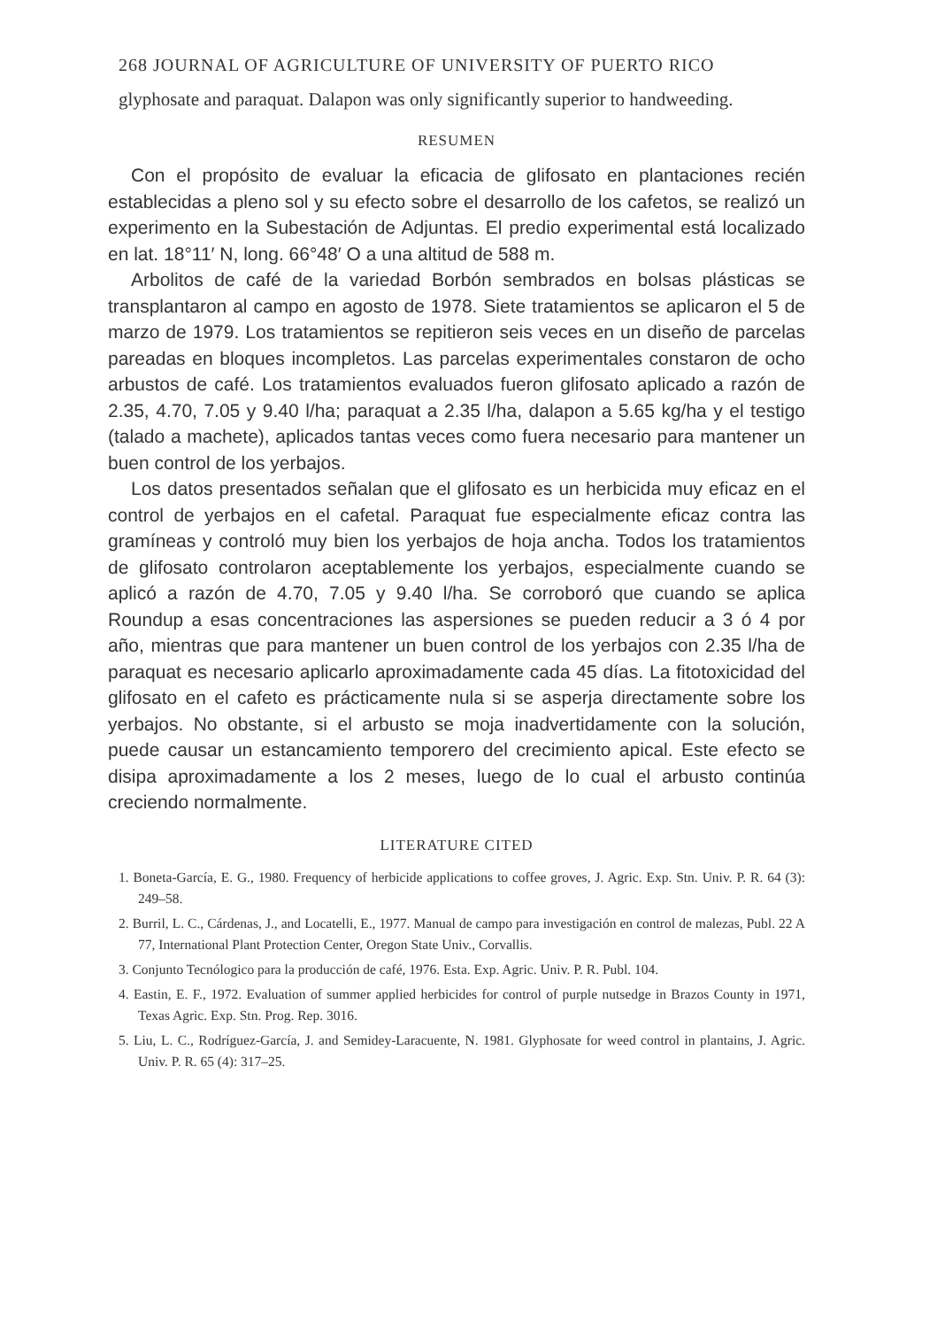268 JOURNAL OF AGRICULTURE OF UNIVERSITY OF PUERTO RICO
glyphosate and paraquat. Dalapon was only significantly superior to handweeding.
RESUMEN
Con el propósito de evaluar la eficacia de glifosato en plantaciones recién establecidas a pleno sol y su efecto sobre el desarrollo de los cafetos, se realizó un experimento en la Subestación de Adjuntas. El predio experimental está localizado en lat. 18°11′ N, long. 66°48′ O a una altitud de 588 m.
Arbolitos de café de la variedad Borbón sembrados en bolsas plásticas se transplantaron al campo en agosto de 1978. Siete tratamientos se aplicaron el 5 de marzo de 1979. Los tratamientos se repitieron seis veces en un diseño de parcelas pareadas en bloques incompletos. Las parcelas experimentales constaron de ocho arbustos de café. Los tratamientos evaluados fueron glifosato aplicado a razón de 2.35, 4.70, 7.05 y 9.40 l/ha; paraquat a 2.35 l/ha, dalapon a 5.65 kg/ha y el testigo (talado a machete), aplicados tantas veces como fuera necesario para mantener un buen control de los yerbajos.
Los datos presentados señalan que el glifosato es un herbicida muy eficaz en el control de yerbajos en el cafetal. Paraquat fue especialmente eficaz contra las gramíneas y controló muy bien los yerbajos de hoja ancha. Todos los tratamientos de glifosato controlaron aceptablemente los yerbajos, especialmente cuando se aplicó a razón de 4.70, 7.05 y 9.40 l/ha. Se corroboró que cuando se aplica Roundup a esas concentraciones las aspersiones se pueden reducir a 3 ó 4 por año, mientras que para mantener un buen control de los yerbajos con 2.35 l/ha de paraquat es necesario aplicarlo aproximadamente cada 45 días. La fitotoxicidad del glifosato en el cafeto es prácticamente nula si se asperja directamente sobre los yerbajos. No obstante, si el arbusto se moja inadvertidamente con la solución, puede causar un estancamiento temporero del crecimiento apical. Este efecto se disipa aproximadamente a los 2 meses, luego de lo cual el arbusto continúa creciendo normalmente.
LITERATURE CITED
1. Boneta-García, E. G., 1980. Frequency of herbicide applications to coffee groves, J. Agric. Exp. Stn. Univ. P. R. 64 (3): 249–58.
2. Burril, L. C., Cárdenas, J., and Locatelli, E., 1977. Manual de campo para investigación en control de malezas, Publ. 22 A 77, International Plant Protection Center, Oregon State Univ., Corvallis.
3. Conjunto Tecnólogico para la producción de café, 1976. Esta. Exp. Agric. Univ. P. R. Publ. 104.
4. Eastin, E. F., 1972. Evaluation of summer applied herbicides for control of purple nutsedge in Brazos County in 1971, Texas Agric. Exp. Stn. Prog. Rep. 3016.
5. Liu, L. C., Rodríguez-García, J. and Semidey-Laracuente, N. 1981. Glyphosate for weed control in plantains, J. Agric. Univ. P. R. 65 (4): 317–25.